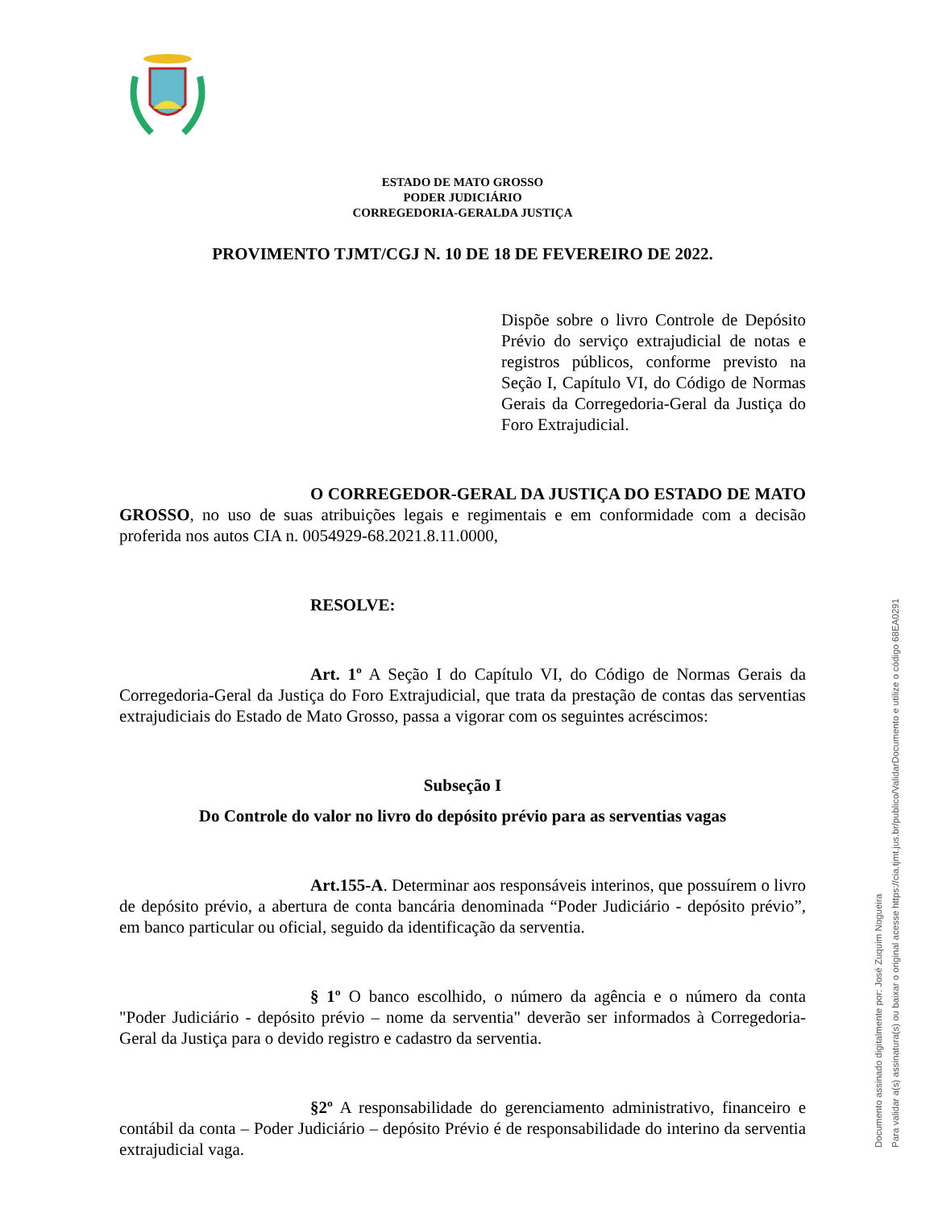ESTADO DE MATO GROSSO
PODER JUDICIÁRIO
CORREGEDORIA-GERALDA JUSTIÇA
PROVIMENTO TJMT/CGJ N. 10 DE 18 DE FEVEREIRO DE 2022.
Dispõe sobre o livro Controle de Depósito Prévio do serviço extrajudicial de notas e registros públicos, conforme previsto na Seção I, Capítulo VI, do Código de Normas Gerais da Corregedoria-Geral da Justiça do Foro Extrajudicial.
O CORREGEDOR-GERAL DA JUSTIÇA DO ESTADO DE MATO GROSSO, no uso de suas atribuições legais e regimentais e em conformidade com a decisão proferida nos autos CIA n. 0054929-68.2021.8.11.0000,
RESOLVE:
Art. 1º A Seção I do Capítulo VI, do Código de Normas Gerais da Corregedoria-Geral da Justiça do Foro Extrajudicial, que trata da prestação de contas das serventias extrajudiciais do Estado de Mato Grosso, passa a vigorar com os seguintes acréscimos:
Subseção I
Do Controle do valor no livro do depósito prévio para as serventias vagas
Art.155-A. Determinar aos responsáveis interinos, que possuírem o livro de depósito prévio, a abertura de conta bancária denominada “Poder Judiciário - depósito prévio”, em banco particular ou oficial, seguido da identificação da serventia.
§ 1º O banco escolhido, o número da agência e o número da conta "Poder Judiciário - depósito prévio – nome da serventia" deverão ser informados à Corregedoria-Geral da Justiça para o devido registro e cadastro da serventia.
§2º A responsabilidade do gerenciamento administrativo, financeiro e contábil da conta – Poder Judiciário – depósito Prévio é de responsabilidade do interino da serventia extrajudicial vaga.
Documento assinado digitalmente por: José Zuquim Nogueira
Para validar a(s) assinatura(s) ou baixar o original acesse https://cia.tjmt.jus.br/publico/ValidarDocumento e utilize o código 68EA0291